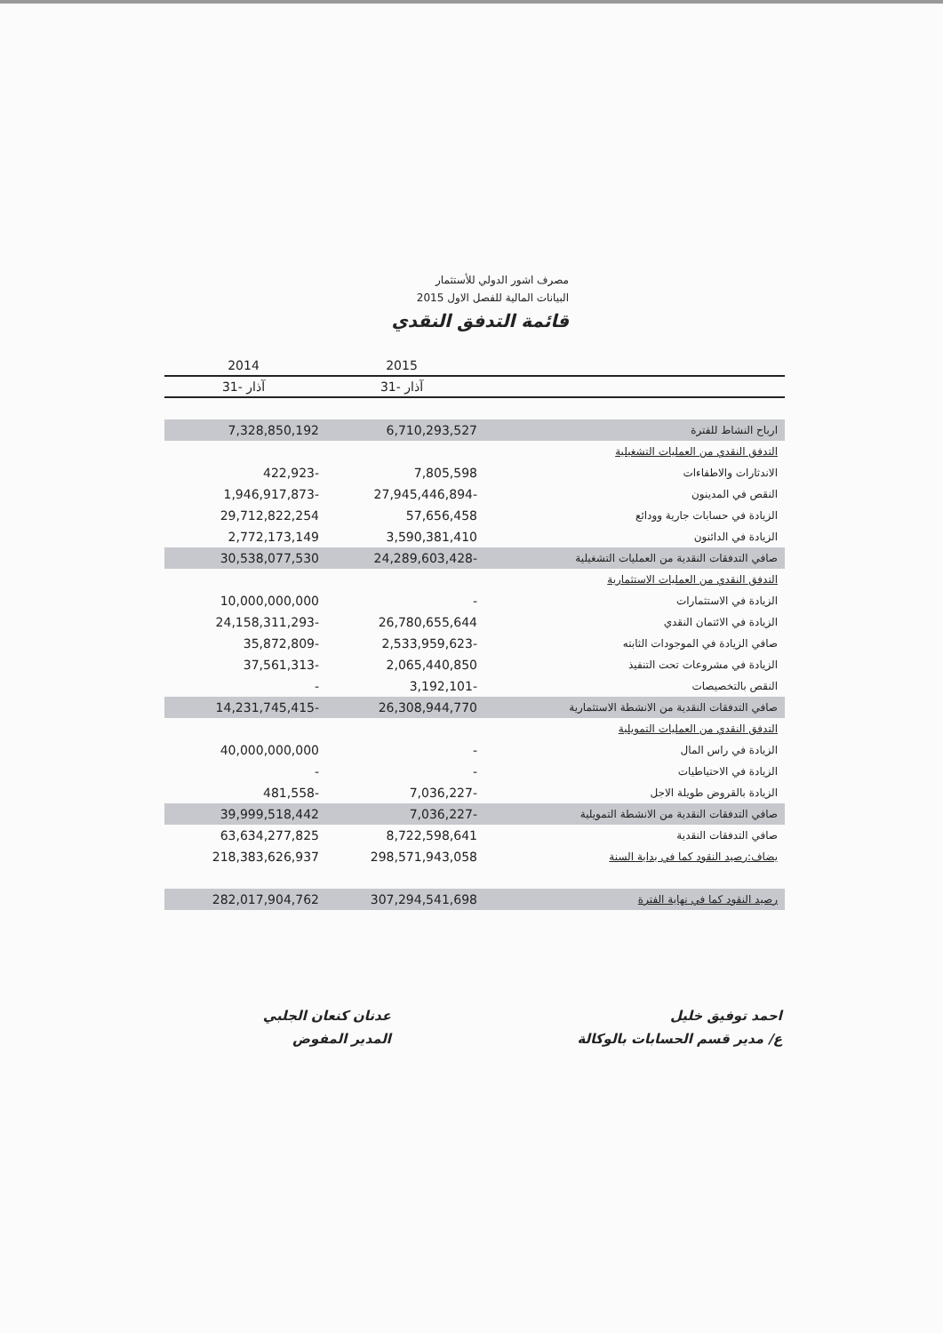مصرف اشور الدولي للأستثمار
البيانات المالية للفصل الاول 2015
قائمة التدفق النقدي
| 2014 | 2015 | |
| --- | --- | --- |
| 31- آذار | 31- آذار | |
| 7,328,850,192 | 6,710,293,527 | ارباح النشاط للفترة |
| | | التدفق النقدي من العمليات التشغيلية |
| 422,923- | 7,805,598 | الاندثارات والاطفاءات |
| 1,946,917,873- | 27,945,446,894- | النقص في المدينون |
| 29,712,822,254 | 57,656,458 | الزيادة في حسابات جارية وودائع |
| 2,772,173,149 | 3,590,381,410 | الزيادة في الدائنون |
| 30,538,077,530 | 24,289,603,428- | صافي التدفقات النقدية من العمليات التشغيلية |
| | | التدفق النقدي من العمليات الاستثمارية |
| 10,000,000,000 | - | الزيادة في الاستثمارات |
| 24,158,311,293- | 26,780,655,644 | الزيادة في الائتمان النقدي |
| 35,872,809- | 2,533,959,623- | صافي الزيادة في الموجودات الثابته |
| 37,561,313- | 2,065,440,850 | الزيادة في مشروعات تحت التنفيذ |
| - | 3,192,101- | النقص بالتخصيصات |
| 14,231,745,415- | 26,308,944,770 | صافي التدفقات النقدية من الانشطة الاستثمارية |
| | | التدفق النقدي من العمليات التمويلية |
| 40,000,000,000 | - | الزيادة في راس المال |
| - | - | الزيادة في الاحتياطيات |
| 481,558- | 7,036,227- | الزيادة بالقروض طويلة الاجل |
| 39,999,518,442 | 7,036,227- | صافي التدفقات النقدية من الانشطة التمويلية |
| 63,634,277,825 | 8,722,598,641 | صافي التدفقات النقدية |
| 218,383,626,937 | 298,571,943,058 | يضاف:رصيد النقود كما في بداية السنة |
| 282,017,904,762 | 307,294,541,698 | رصيد النقود كما في نهاية الفترة |
عدنان كنعان الجلبي
المدير المفوض
احمد توفيق خليل
ع/ مدير قسم الحسابات بالوكالة